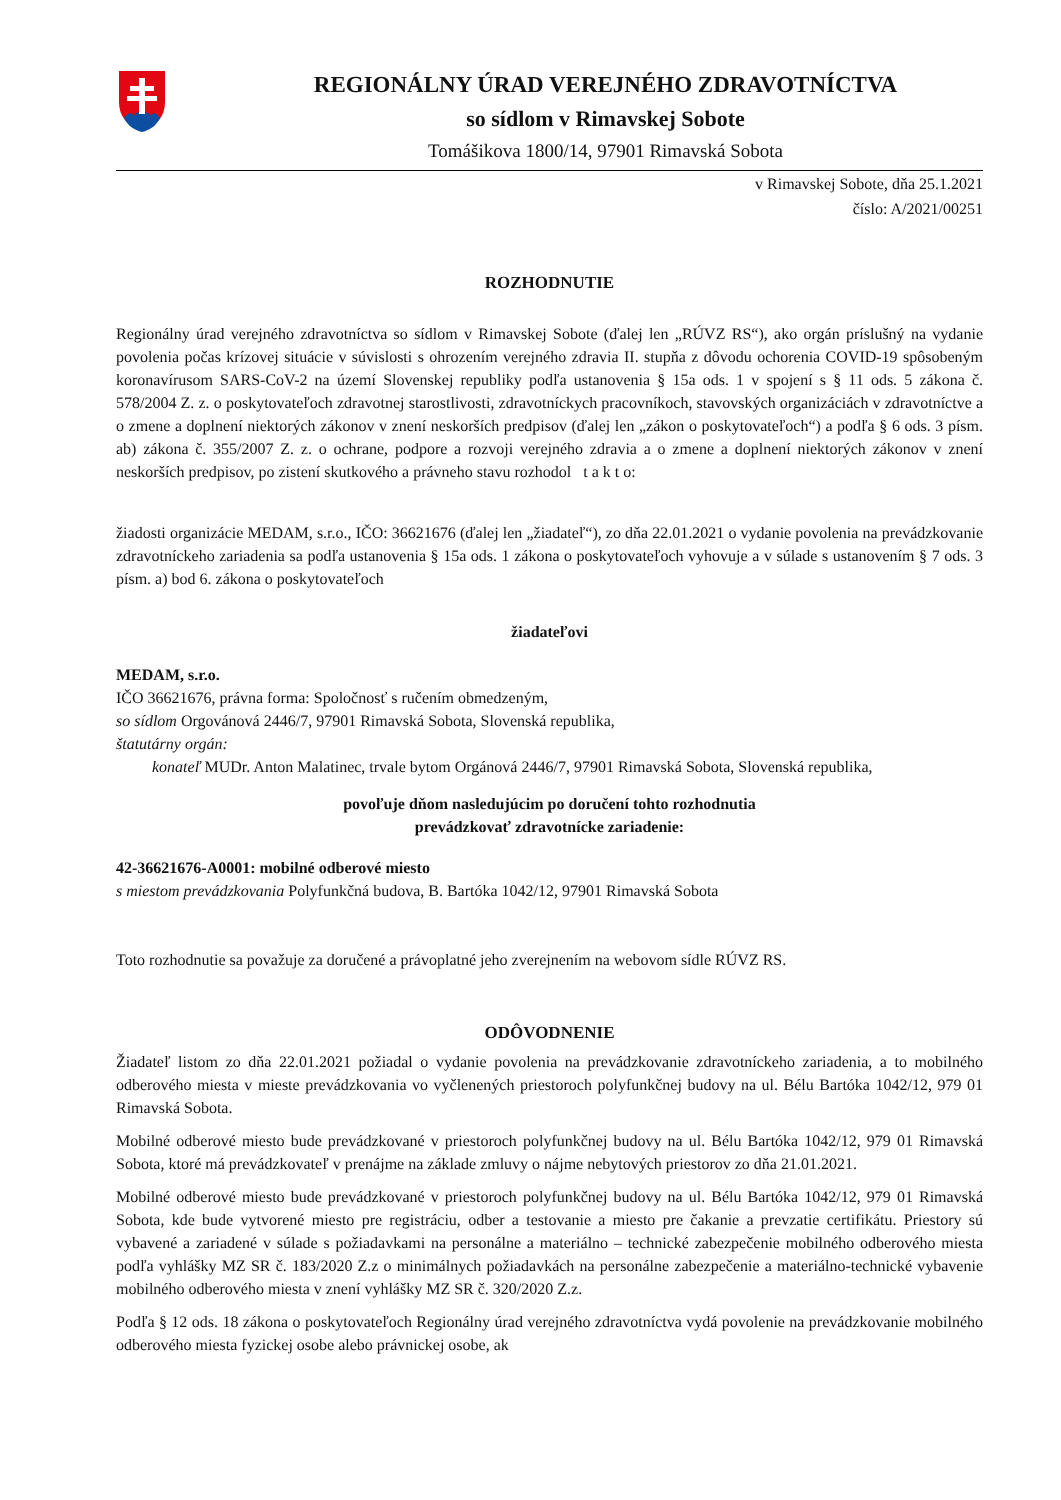REGIONÁLNY ÚRAD VEREJNÉHO ZDRAVOTNÍCTVA
so sídlom v Rimavskej Sobote
Tomášikova 1800/14, 97901 Rimavská Sobota
v Rimavskej Sobote, dňa 25.1.2021
číslo: A/2021/00251
ROZHODNUTIE
Regionálny úrad verejného zdravotníctva so sídlom v Rimavskej Sobote (ďalej len „RÚVZ RS“), ako orgán príslušný na vydanie povolenia počas krízovej situácie v súvislosti s ohrozením verejného zdravia II. stupňa z dôvodu ochorenia COVID-19 spôsobeným koronavírusom SARS-CoV-2 na území Slovenskej republiky podľa ustanovenia § 15a ods. 1 v spojení s § 11 ods. 5 zákona č. 578/2004 Z. z. o poskytovateľoch zdravotnej starostlivosti, zdravotníckych pracovníkoch, stavovských organizáciách v zdravotníctve a o zmene a doplnení niektorých zákonov v znení neskorších predpisov (ďalej len „zákon o poskytovateľoch“) a podľa § 6 ods. 3 písm. ab) zákona č. 355/2007 Z. z. o ochrane, podpore a rozvoji verejného zdravia a o zmene a doplnení niektorých zákonov v znení neskorších predpisov, po zistení skutkového a právneho stavu rozhodol t a k t o:
žiadosti organizácie MEDAM, s.r.o., IČO: 36621676 (ďalej len „žiadateľ“), zo dňa 22.01.2021 o vydanie povolenia na prevádzkovanie zdravotníckeho zariadenia sa podľa ustanovenia § 15a ods. 1 zákona o poskytovateľoch vyhovuje a v súlade s ustanovením § 7 ods. 3 písm. a) bod 6. zákona o poskytovateľoch
žiadateľovi
MEDAM, s.r.o.
IČO 36621676, právna forma: Spoločnosť s ručením obmedzeným,
so sídlom Orgovánová 2446/7, 97901 Rimavská Sobota, Slovenská republika,
štatutárny orgán:
konateľ MUDr. Anton Malatinec, trvale bytom Orgánová 2446/7, 97901 Rimavská Sobota, Slovenská republika,
povoľuje dňom nasledujúcim po doručení tohto rozhodnutia
prevádzkovať zdravotnícke zariadenie:
42-36621676-A0001: mobilné odberové miesto
s miestom prevádzkovania Polyfunkčná budova, B. Bartóka 1042/12, 97901 Rimavská Sobota
Toto rozhodnutie sa považuje za doručené a právoplatné jeho zverejnením na webovom sídle RÚVZ RS.
ODÔVODNENIE
Žiadateľ listom zo dňa 22.01.2021 požiadal o vydanie povolenia na prevádzkovanie zdravotníckeho zariadenia, a to mobilného odberového miesta v mieste prevádzkovania vo vyčlenených priestoroch polyfunkčnej budovy na ul. Bélu Bartóka 1042/12, 979 01 Rimavská Sobota.
Mobilné odberové miesto bude prevádzkované v priestoroch polyfunkčnej budovy na ul. Bélu Bartóka 1042/12, 979 01 Rimavská Sobota, ktoré má prevádzkovateľ v prenájme na základe zmluvy o nájme nebytových priestorov zo dňa 21.01.2021.
Mobilné odberové miesto bude prevádzkované v priestoroch polyfunkčnej budovy na ul. Bélu Bartóka 1042/12, 979 01 Rimavská Sobota, kde bude vytvorené miesto pre registráciu, odber a testovanie a miesto pre čakanie a prevzatie certifikátu. Priestory sú vybavené a zariadené v súlade s požiadavkami na personálne a materiálno – technické zabezpečenie mobilného odberového miesta podľa vyhlášky MZ SR č. 183/2020 Z.z o minimálnych požiadavkách na personálne zabezpečenie a materiálno-technické vybavenie mobilného odberového miesta v znení vyhlášky MZ SR č. 320/2020 Z.z.
Podľa § 12 ods. 18 zákona o poskytovateľoch Regionálny úrad verejného zdravotníctva vydá povolenie na prevádzkovanie mobilného odberového miesta fyzickej osobe alebo právnickej osobe, ak